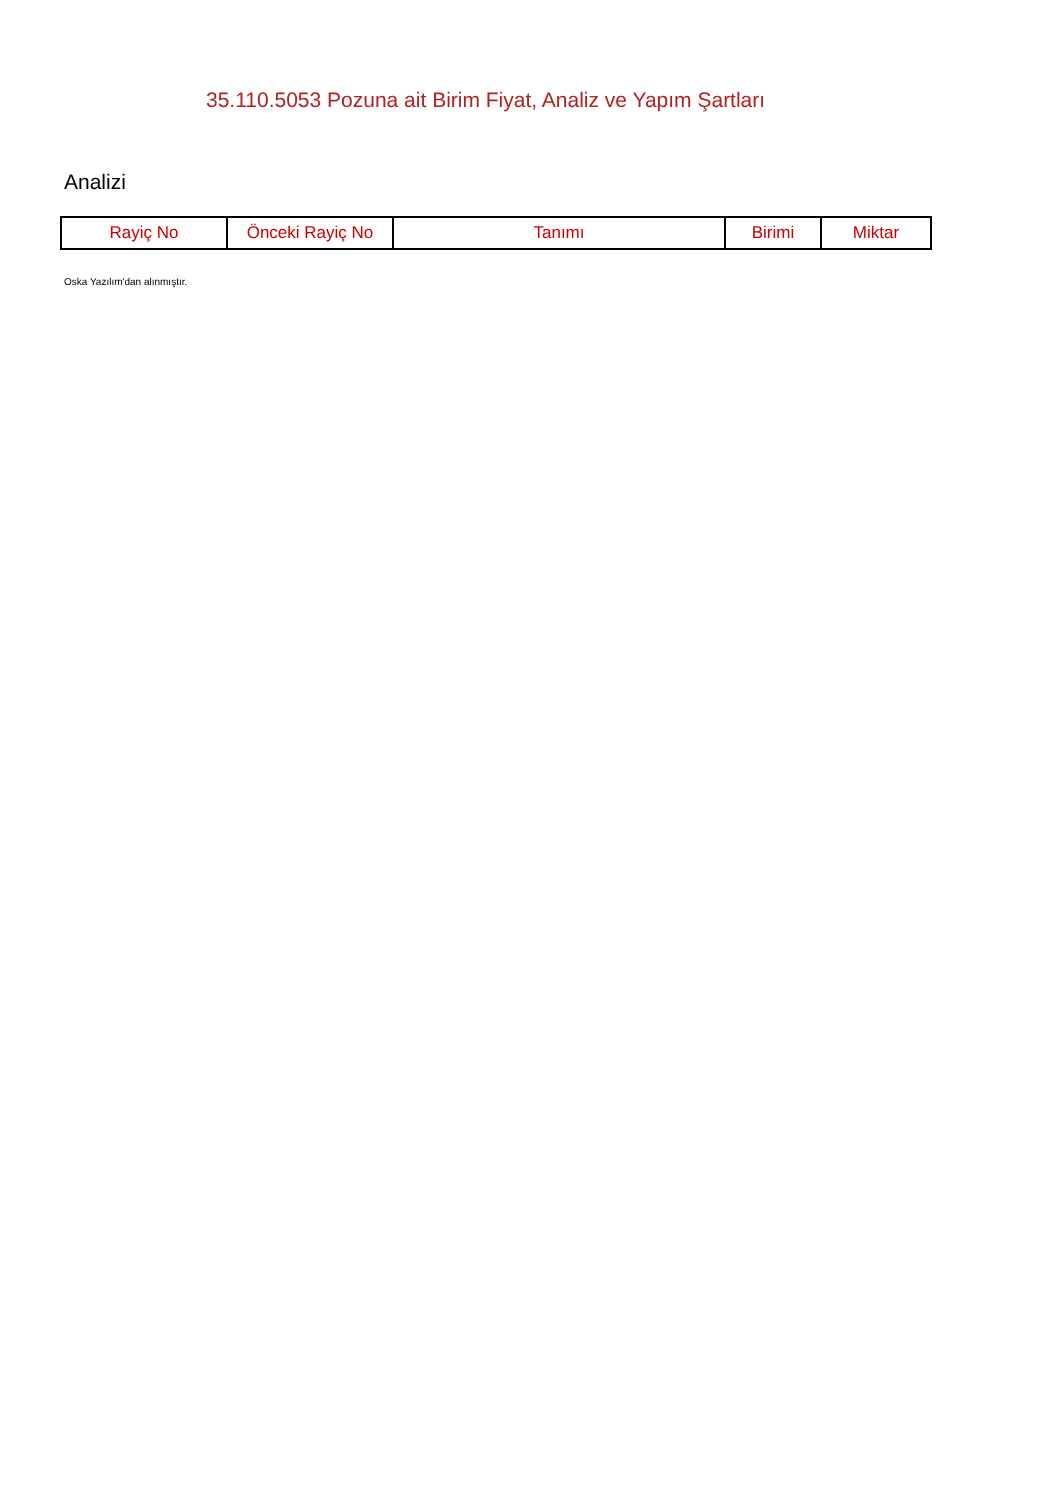35.110.5053 Pozuna ait Birim Fiyat, Analiz ve Yapım Şartları
Analizi
| Rayiç No | Önceki Rayiç No | Tanımı | Birimi | Miktar |
| --- | --- | --- | --- | --- |
Oska Yazılım'dan alınmıştır.